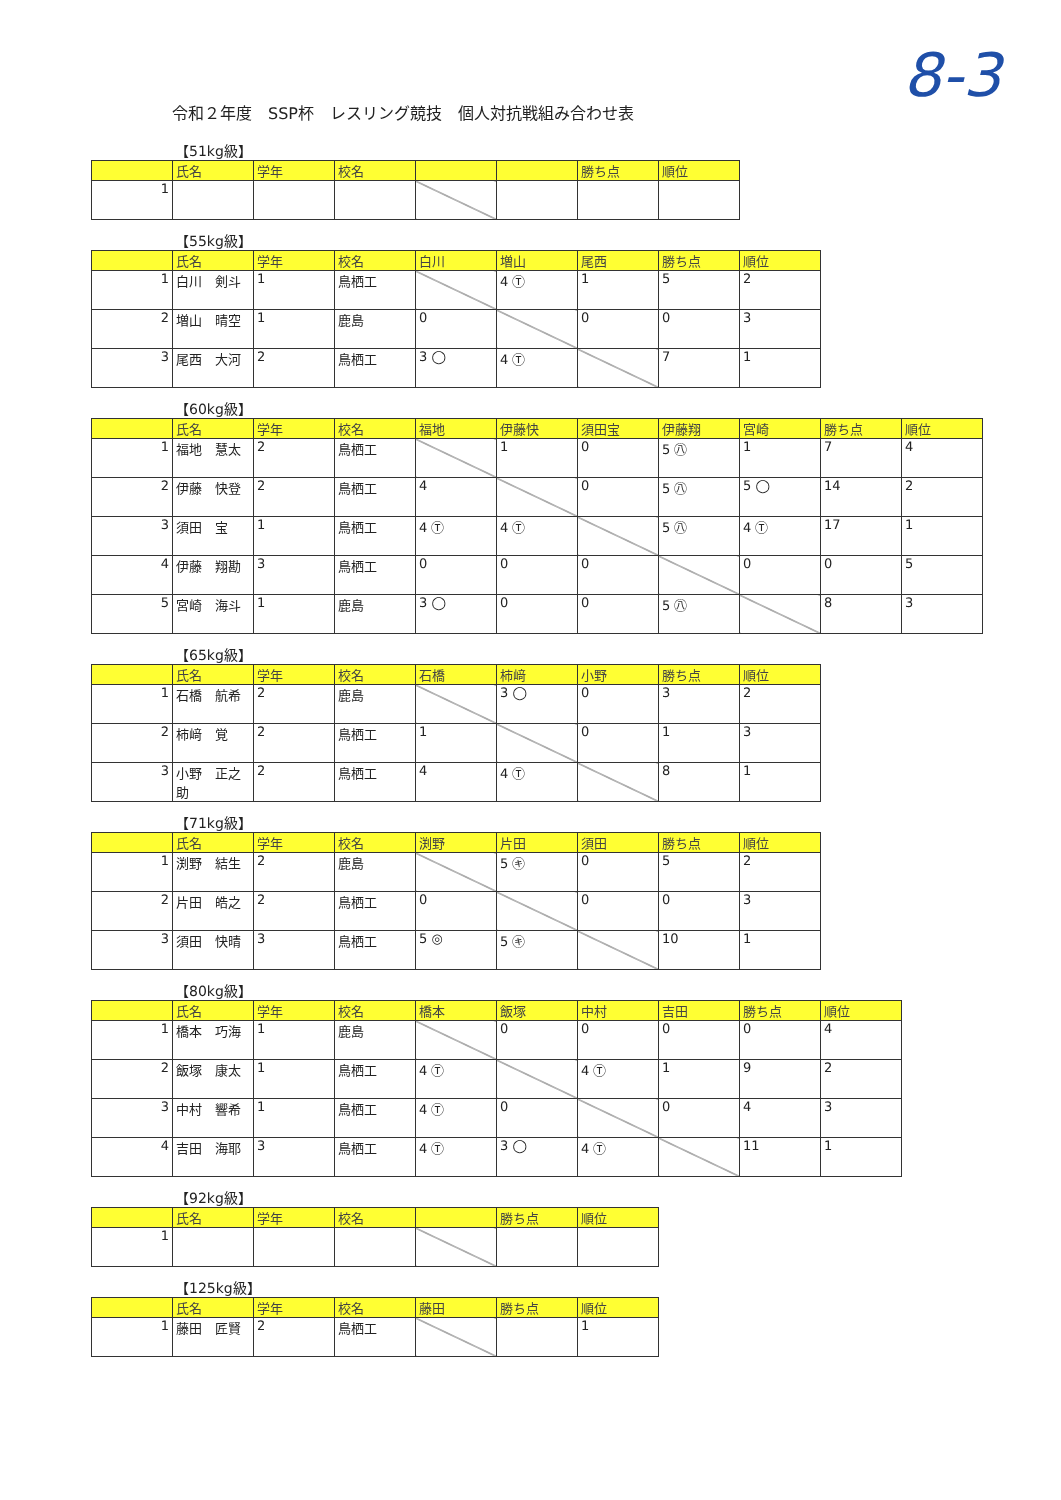8-3
令和２年度　SSP杯　レスリング競技　個人対抗戦組み合わせ表
【51kg級】
| | 氏名 | 学年 | 校名 | | | 勝ち点 | 順位 |
| --- | --- | --- | --- | --- | --- | --- | --- |
| 1 | | | | | | | |
【55kg級】
| | 氏名 | 学年 | 校名 | 白川 | 増山 | 尾西 | 勝ち点 | 順位 |
| --- | --- | --- | --- | --- | --- | --- | --- | --- |
| 1 | 白川 剣斗 | 1 | 鳥栖工 | | 4 Ⓣ | 1 | 5 | 2 |
| 2 | 増山 晴空 | 1 | 鹿島 | 0 | | 0 | 0 | 3 |
| 3 | 尾西 大河 | 2 | 鳥栖工 | 3 ◯ | 4 Ⓣ | | 7 | 1 |
【60kg級】
| | 氏名 | 学年 | 校名 | 福地 | 伊藤快 | 須田宝 | 伊藤翔 | 宮崎 | 勝ち点 | 順位 |
| --- | --- | --- | --- | --- | --- | --- | --- | --- | --- | --- |
| 1 | 福地 慧太 | 2 | 鳥栖工 | | 1 | 0 | 5 ㊇ | 1 | 7 | 4 |
| 2 | 伊藤 快登 | 2 | 鳥栖工 | 4 | | 0 | 5 ㊇ | 5 ◯ | 14 | 2 |
| 3 | 須田 宝 | 1 | 鳥栖工 | 4 Ⓣ | 4 Ⓣ | | 5 ㊇ | 4 Ⓣ | 17 | 1 |
| 4 | 伊藤 翔勘 | 3 | 鳥栖工 | 0 | 0 | 0 | | 0 | 0 | 5 |
| 5 | 宮崎 海斗 | 1 | 鹿島 | 3 ◯ | 0 | 0 | 5 ㊇ | | 8 | 3 |
【65kg級】
| | 氏名 | 学年 | 校名 | 石橋 | 柿﨑 | 小野 | 勝ち点 | 順位 |
| --- | --- | --- | --- | --- | --- | --- | --- | --- |
| 1 | 石橋 航希 | 2 | 鹿島 | | 3 ◯ | 0 | 3 | 2 |
| 2 | 柿﨑 覚 | 2 | 鳥栖工 | 1 | | 0 | 1 | 3 |
| 3 | 小野 正之助 | 2 | 鳥栖工 | 4 | 4 Ⓣ | | 8 | 1 |
【71kg級】
| | 氏名 | 学年 | 校名 | 渕野 | 片田 | 須田 | 勝ち点 | 順位 |
| --- | --- | --- | --- | --- | --- | --- | --- | --- |
| 1 | 渕野 結生 | 2 | 鹿島 | | 5 ㋖ | 0 | 5 | 2 |
| 2 | 片田 皓之 | 2 | 鳥栖工 | 0 | | 0 | 0 | 3 |
| 3 | 須田 快晴 | 3 | 鳥栖工 | 5 ◎ | 5 ㋖ | | 10 | 1 |
【80kg級】
| | 氏名 | 学年 | 校名 | 橋本 | 飯塚 | 中村 | 吉田 | 勝ち点 | 順位 |
| --- | --- | --- | --- | --- | --- | --- | --- | --- | --- |
| 1 | 橋本 巧海 | 1 | 鹿島 | | 0 | 0 | 0 | 0 | 4 |
| 2 | 飯塚 康太 | 1 | 鳥栖工 | 4 Ⓣ | | 4 Ⓣ | 1 | 9 | 2 |
| 3 | 中村 響希 | 1 | 鳥栖工 | 4 Ⓣ | 0 | | 0 | 4 | 3 |
| 4 | 吉田 海耶 | 3 | 鳥栖工 | 4 Ⓣ | 3 ◯ | 4 Ⓣ | | 11 | 1 |
【92kg級】
| | 氏名 | 学年 | 校名 | | 勝ち点 | 順位 |
| --- | --- | --- | --- | --- | --- | --- |
| 1 | | | | | | |
【125kg級】
| | 氏名 | 学年 | 校名 | 藤田 | 勝ち点 | 順位 |
| --- | --- | --- | --- | --- | --- | --- |
| 1 | 藤田 匠賢 | 2 | 鳥栖工 | | | 1 |